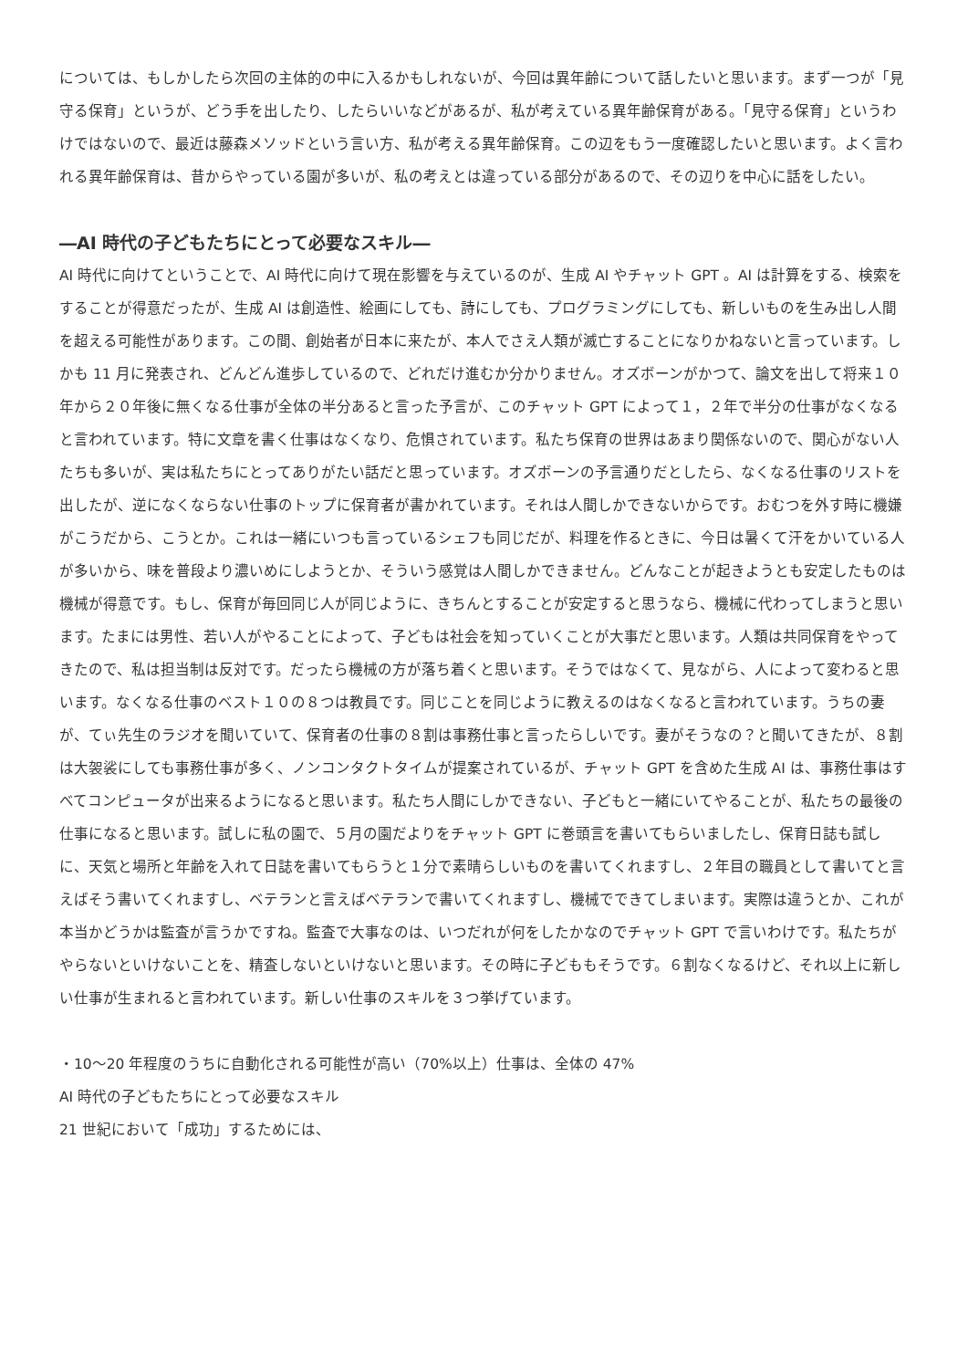については、もしかしたら次回の主体的の中に入るかもしれないが、今回は異年齢について話したいと思います。まず一つが「見守る保育」というが、どう手を出したり、したらいいなどがあるが、私が考えている異年齢保育がある。「見守る保育」というわけではないので、最近は藤森メソッドという言い方、私が考える異年齢保育。この辺をもう一度確認したいと思います。よく言われる異年齢保育は、昔からやっている園が多いが、私の考えとは違っている部分があるので、その辺りを中心に話をしたい。
―AI 時代の子どもたちにとって必要なスキル―
AI 時代に向けてということで、AI 時代に向けて現在影響を与えているのが、生成 AI やチャット GPT 。AI は計算をする、検索をすることが得意だったが、生成 AI は創造性、絵画にしても、詩にしても、プログラミングにしても、新しいものを生み出し人間を超える可能性があります。この間、創始者が日本に来たが、本人でさえ人類が滅亡することになりかねないと言っています。しかも 11 月に発表され、どんどん進歩しているので、どれだけ進むか分かりません。オズボーンがかつて、論文を出して将来１０年から２０年後に無くなる仕事が全体の半分あると言った予言が、このチャット GPT によって１，２年で半分の仕事がなくなると言われています。特に文章を書く仕事はなくなり、危惧されています。私たち保育の世界はあまり関係ないので、関心がない人たちも多いが、実は私たちにとってありがたい話だと思っています。オズボーンの予言通りだとしたら、なくなる仕事のリストを出したが、逆になくならない仕事のトップに保育者が書かれています。それは人間しかできないからです。おむつを外す時に機嫌がこうだから、こうとか。これは一緒にいつも言っているシェフも同じだが、料理を作るときに、今日は暑くて汗をかいている人が多いから、味を普段より濃いめにしようとか、そういう感覚は人間しかできません。どんなことが起きようとも安定したものは機械が得意です。もし、保育が毎回同じ人が同じように、きちんとすることが安定すると思うなら、機械に代わってしまうと思います。たまには男性、若い人がやることによって、子どもは社会を知っていくことが大事だと思います。人類は共同保育をやってきたので、私は担当制は反対です。だったら機械の方が落ち着くと思います。そうではなくて、見ながら、人によって変わると思います。なくなる仕事のベスト１０の８つは教員です。同じことを同じように教えるのはなくなると言われています。うちの妻が、てぃ先生のラジオを聞いていて、保育者の仕事の８割は事務仕事と言ったらしいです。妻がそうなの？と聞いてきたが、８割は大袈裟にしても事務仕事が多く、ノンコンタクトタイムが提案されているが、チャット GPT を含めた生成 AI は、事務仕事はすべてコンピュータが出来るようになると思います。私たち人間にしかできない、子どもと一緒にいてやることが、私たちの最後の仕事になると思います。試しに私の園で、５月の園だよりをチャット GPT に巻頭言を書いてもらいましたし、保育日誌も試しに、天気と場所と年齢を入れて日誌を書いてもらうと１分で素晴らしいものを書いてくれますし、２年目の職員として書いてと言えばそう書いてくれますし、ベテランと言えばベテランで書いてくれますし、機械でできてしまいます。実際は違うとか、これが本当かどうかは監査が言うかですね。監査で大事なのは、いつだれが何をしたかなのでチャット GPT で言いわけです。私たちがやらないといけないことを、精査しないといけないと思います。その時に子どももそうです。６割なくなるけど、それ以上に新しい仕事が生まれると言われています。新しい仕事のスキルを３つ挙げています。
・10〜20 年程度のうちに自動化される可能性が高い（70%以上）仕事は、全体の 47%
AI 時代の子どもたちにとって必要なスキル
21 世紀において「成功」するためには、